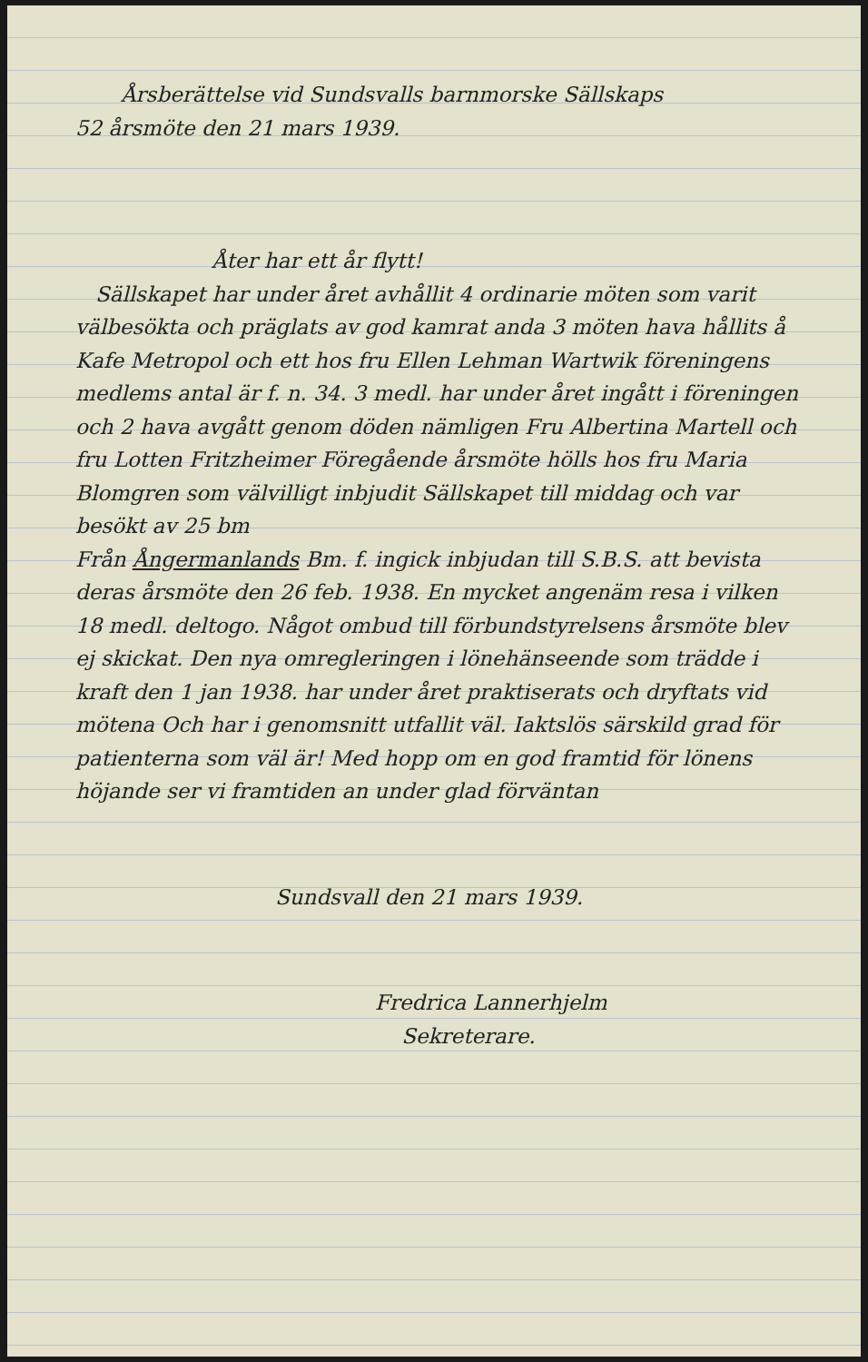Årsberättelse vid Sundsvalls barnmorske Sällskaps
52 årsmöte den 21 mars 1939.
Åter har ett år flytt!
Sällskapet har under året avhållit 4 ordinarie möten som varit välbesökta och präglats av god kamrat anda 3 möten hava hållits å Kafe Metropol och ett hos fru Ellen Lehman Wartwik föreningens medlems antal är f. n. 34. 3 medl. har under året ingått i föreningen och 2 hava avgått genom döden nämligen Fru Albertina Martell och fru Lotten Fritzheimer Föregående årsmöte hölls hos fru Maria Blomgren som välvilligt inbjudit Sällskapet till middag och var besökt av 25 bm
Från Ångermanlands Bm. f. ingick inbjudan till S.B.S. att bevista deras årsmöte den 26 feb. 1938. En mycket angenäm resa i vilken 18 medl. deltogo. Något ombud till förbundstyrelsens årsmöte blev ej skickat. Den nya omregleringen i lönehänseende som trädde i kraft den 1 jan 1938. har under året praktiserats och dryftats vid mötena Och har i genomsnitt utfallit väl. Iaktslös särskild grad för patienterna som väl är! Med hopp om en god framtid för lönens höjande ser vi framtiden an under glad förväntan
Sundsvall den 21 mars 1939.
Fredrica Lannerhjelm
Sekreterare.